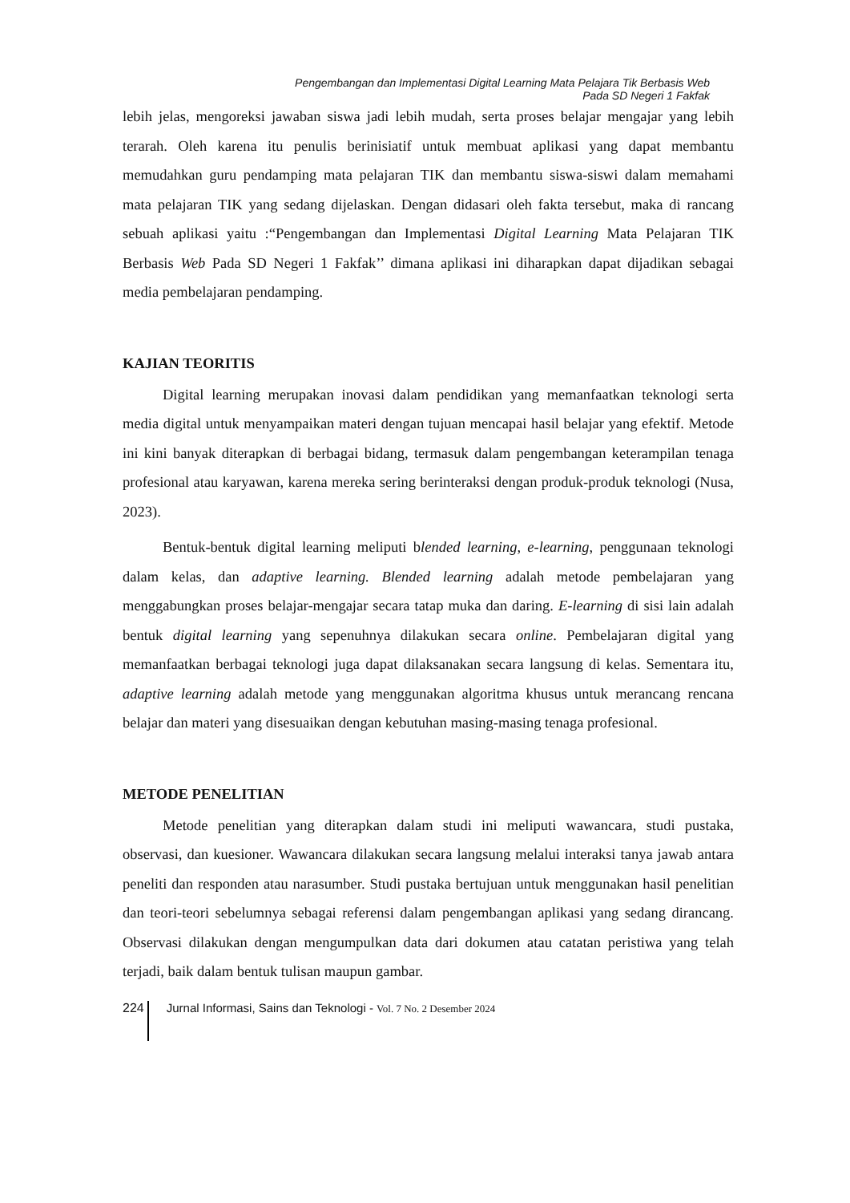Pengembangan dan Implementasi Digital Learning Mata Pelajara Tik Berbasis Web
Pada SD Negeri 1 Fakfak
lebih jelas, mengoreksi jawaban siswa jadi lebih mudah, serta proses belajar mengajar yang lebih terarah. Oleh karena itu penulis berinisiatif untuk membuat aplikasi yang dapat membantu memudahkan guru pendamping mata pelajaran TIK dan membantu siswa-siswi dalam memahami mata pelajaran TIK yang sedang dijelaskan. Dengan didasari oleh fakta tersebut, maka di rancang sebuah aplikasi yaitu :“Pengembangan dan Implementasi Digital Learning Mata Pelajaran TIK Berbasis Web Pada SD Negeri 1 Fakfak’’ dimana aplikasi ini diharapkan dapat dijadikan sebagai media pembelajaran pendamping.
KAJIAN TEORITIS
Digital learning merupakan inovasi dalam pendidikan yang memanfaatkan teknologi serta media digital untuk menyampaikan materi dengan tujuan mencapai hasil belajar yang efektif. Metode ini kini banyak diterapkan di berbagai bidang, termasuk dalam pengembangan keterampilan tenaga profesional atau karyawan, karena mereka sering berinteraksi dengan produk-produk teknologi (Nusa, 2023).
Bentuk-bentuk digital learning meliputi blended learning, e-learning, penggunaan teknologi dalam kelas, dan adaptive learning. Blended learning adalah metode pembelajaran yang menggabungkan proses belajar-mengajar secara tatap muka dan daring. E-learning di sisi lain adalah bentuk digital learning yang sepenuhnya dilakukan secara online. Pembelajaran digital yang memanfaatkan berbagai teknologi juga dapat dilaksanakan secara langsung di kelas. Sementara itu, adaptive learning adalah metode yang menggunakan algoritma khusus untuk merancang rencana belajar dan materi yang disesuaikan dengan kebutuhan masing-masing tenaga profesional.
METODE PENELITIAN
Metode penelitian yang diterapkan dalam studi ini meliputi wawancara, studi pustaka, observasi, dan kuesioner. Wawancara dilakukan secara langsung melalui interaksi tanya jawab antara peneliti dan responden atau narasumber. Studi pustaka bertujuan untuk menggunakan hasil penelitian dan teori-teori sebelumnya sebagai referensi dalam pengembangan aplikasi yang sedang dirancang. Observasi dilakukan dengan mengumpulkan data dari dokumen atau catatan peristiwa yang telah terjadi, baik dalam bentuk tulisan maupun gambar.
224 Jurnal Informasi, Sains dan Teknologi - Vol. 7 No. 2 Desember 2024